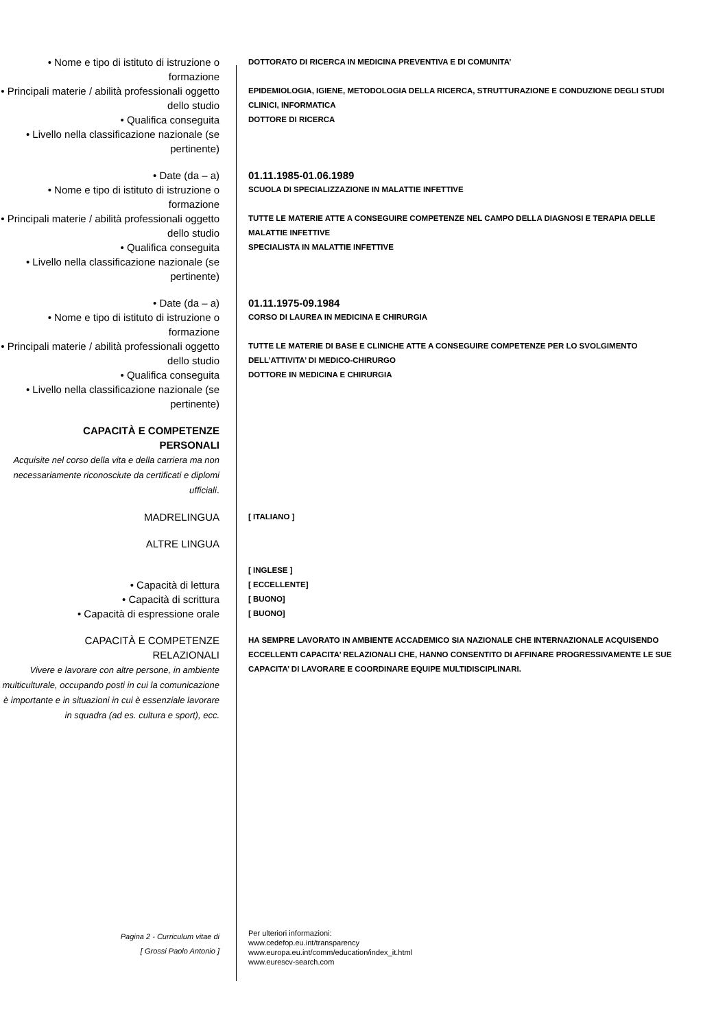• Nome e tipo di istituto di istruzione o formazione
DOTTORATO DI RICERCA IN MEDICINA PREVENTIVA E DI COMUNITA’
• Principali materie / abilità professionali oggetto dello studio
EPIDEMIOLOGIA, IGIENE, METODOLOGIA DELLA RICERCA, STRUTTURAZIONE E CONDUZIONE DEGLI STUDI CLINICI, INFORMATICA
• Qualifica conseguita
DOTTORE DI RICERCA
• Livello nella classificazione nazionale (se pertinente)
• Date (da – a) 01.11.1985-01.06.1989
• Nome e tipo di istituto di istruzione o formazione
SCUOLA DI SPECIALIZZAZIONE IN MALATTIE INFETTIVE
• Principali materie / abilità professionali oggetto dello studio
TUTTE LE MATERIE ATTE A CONSEGUIRE COMPETENZE NEL CAMPO DELLA DIAGNOSI E TERAPIA DELLE MALATTIE INFETTIVE
• Qualifica conseguita
SPECIALISTA IN MALATTIE INFETTIVE
• Livello nella classificazione nazionale (se pertinente)
• Date (da – a) 01.11.1975-09.1984
• Nome e tipo di istituto di istruzione o formazione
CORSO DI LAUREA IN MEDICINA E CHIRURGIA
• Principali materie / abilità professionali oggetto dello studio
TUTTE LE MATERIE DI BASE E CLINICHE ATTE A CONSEGUIRE COMPETENZE PER LO SVOLGIMENTO DELL’ATTIVITA’ DI MEDICO-CHIRURGO
• Qualifica conseguita
DOTTORE IN MEDICINA E CHIRURGIA
• Livello nella classificazione nazionale (se pertinente)
CAPACITÀ E COMPETENZE
PERSONALI
Acquisite nel corso della vita e della carriera ma non necessariamente riconosciute da certificati e diplomi ufficiali.
MADRELINGUA
[ ITALIANO ]
ALTRE LINGUA
[ INGLESE ]
• Capacità di lettura
[ ECCELLENTE]
• Capacità di scrittura
[ BUONO]
• Capacità di espressione orale
[ BUONO]
CAPACITÀ E COMPETENZE
RELAZIONALI
Vivere e lavorare con altre persone, in ambiente multiculturale, occupando posti in cui la comunicazione è importante e in situazioni in cui è essenziale lavorare in squadra (ad es. cultura e sport), ecc.
HA SEMPRE LAVORATO IN AMBIENTE ACCADEMICO SIA NAZIONALE CHE INTERNAZIONALE ACQUISENDO ECCELLENTI CAPACITA’ RELAZIONALI CHE, HANNO CONSENTITO DI AFFINARE PROGRESSIVAMENTE LE SUE CAPACITA’ DI LAVORARE E COORDINARE EQUIPE MULTIDISCIPLINARI.
Pagina 2 - Curriculum vitae di
[ Grossi Paolo Antonio ]
Per ulteriori informazioni:
www.cedefop.eu.int/transparency
www.europa.eu.int/comm/education/index_it.html
www.eurescv-search.com